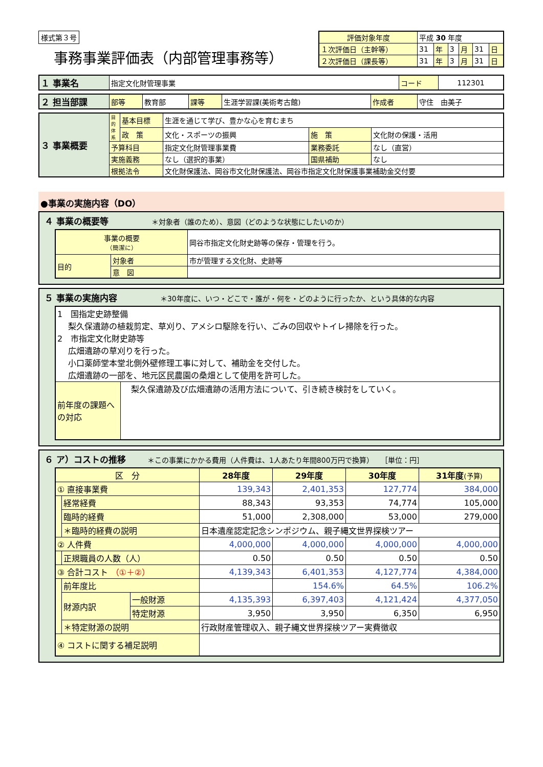様式第３号
事務事業評価表（内部管理事務等）
| 評価対象年度 | 平成 30 年度 | | | | | |
| １次評価日（主幹等） | 31 | 年 | 3 | 月 | 31 | 日 |
| ２次評価日（課長等） | 31 | 年 | 3 | 月 | 31 | 日 |
| １ 事業名 | 指定文化財管理事業 | コード | 112301 |
| ２ 担当部課 | 部等 | 教育部 | 課等 | 生涯学習課(美術考古館) | 作成者 | 守住 由美子 |
| ３ 事業概要 | 目的体系 | 基本目標 | 生涯を通じて学び、豊かな心を育むまち | | |
| | | 政 策 | 文化・スポーツの振興 | 施 策 | 文化財の保護・活用 |
| | 予算科目 | | 指定文化財管理事業費 | 業務委託 | なし（直営） |
| | 実施義務 | | なし（選択的事業） | 国県補助 | なし |
| | 根拠法令 | | 文化財保護法、岡谷市文化財保護法、岡谷市指定文化財保護事業補助金交付要 | | |
●事業の実施内容（DO）
４ 事業の概要等　　　　　　＊対象者（誰のため）、意図（どのような状態にしたいのか）
| 事業の概要 （簡潔に） | | 岡谷市指定文化財史跡等の保存・管理を行う。 |
| 目的 | 対象者 | 市が管理する文化財、史跡等 |
| | 意 図 | |
５ 事業の実施内容　　　　　　＊30年度に、いつ・どこで・誰が・何を・どのように行ったか、という具体的な内容
| 1 国指定史跡整備 梨久保遺跡の植栽剪定、草刈り、アメシロ駆除を行い、ごみの回収やトイレ掃除を行った。 2 市指定文化財史跡等 広畑遺跡の草刈りを行った。 小口薬師堂本堂北側外壁修理工事に対して、補助金を交付した。 広畑遺跡の一部を、地元区民農園の桑畑として使用を許可した。 | |
| 前年度の課題への対応 | 梨久保遺跡及び広畑遺跡の活用方法について、引き続き検討をしていく。 |
６ ア）コストの推移　　　＊この事業にかかる費用（人件費は、1人あたり年間800万円で換算）　　［単位：円］
| 区 分 | | | 28年度 | 29年度 | 30年度 | 31年度 (予算) |
| --- | --- | --- | --- | --- | --- | --- |
| ① 直接事業費 | | | 139,343 | 2,401,353 | 127,774 | 384,000 |
| | 経常経費 | | 88,343 | 93,353 | 74,774 | 105,000 |
| | 臨時的経費 | | 51,000 | 2,308,000 | 53,000 | 279,000 |
| | ＊臨時的経費の説明 | | 日本遺産認定記念シンポジウム、親子縄文世界探検ツアー | | | |
| ② 人件費 | | | 4,000,000 | 4,000,000 | 4,000,000 | 4,000,000 |
| | 正規職員の人数（人） | | 0.50 | 0.50 | 0.50 | 0.50 |
| ③ 合計コスト （①＋②） | | | 4,139,343 | 6,401,353 | 4,127,774 | 4,384,000 |
| | 前年度比 | | | 154.6% | 64.5% | 106.2% |
| | 財源内訳 | 一般財源 | 4,135,393 | 6,397,403 | 4,121,424 | 4,377,050 |
| | | 特定財源 | 3,950 | 3,950 | 6,350 | 6,950 |
| | ＊特定財源の説明 | | 行政財産管理収入、親子縄文世界探検ツアー実費徴収 | | | |
| ④ コストに関する補足説明 | | | | | | |